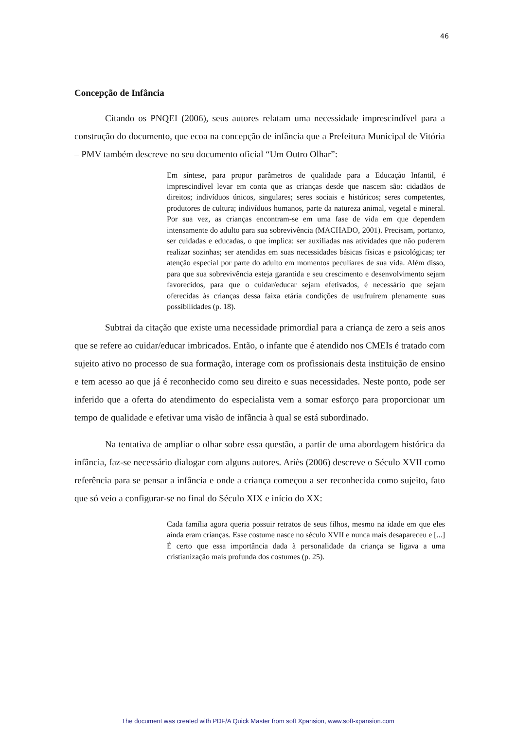46
Concepção de Infância
Citando os PNQEI (2006), seus autores relatam uma necessidade imprescindível para a construção do documento, que ecoa na concepção de infância que a Prefeitura Municipal de Vitória – PMV também descreve no seu documento oficial “Um Outro Olhar”:
Em síntese, para propor parâmetros de qualidade para a Educação Infantil, é imprescindível levar em conta que as crianças desde que nascem são: cidadãos de direitos; indivíduos únicos, singulares; seres sociais e históricos; seres competentes, produtores de cultura; indivíduos humanos, parte da natureza animal, vegetal e mineral. Por sua vez, as crianças encontram-se em uma fase de vida em que dependem intensamente do adulto para sua sobrevivência (MACHADO, 2001). Precisam, portanto, ser cuidadas e educadas, o que implica: ser auxiliadas nas atividades que não puderem realizar sozinhas; ser atendidas em suas necessidades básicas físicas e psicológicas; ter atenção especial por parte do adulto em momentos peculiares de sua vida. Além disso, para que sua sobrevivência esteja garantida e seu crescimento e desenvolvimento sejam favorecidos, para que o cuidar/educar sejam efetivados, é necessário que sejam oferecidas às crianças dessa faixa etária condições de usufruírem plenamente suas possibilidades (p. 18).
Subtrai da citação que existe uma necessidade primordial para a criança de zero a seis anos que se refere ao cuidar/educar imbricados. Então, o infante que é atendido nos CMEIs é tratado com sujeito ativo no processo de sua formação, interage com os profissionais desta instituição de ensino e tem acesso ao que já é reconhecido como seu direito e suas necessidades. Neste ponto, pode ser inferido que a oferta do atendimento do especialista vem a somar esforço para proporcionar um tempo de qualidade e efetivar uma visão de infância à qual se está subordinado.
Na tentativa de ampliar o olhar sobre essa questão, a partir de uma abordagem histórica da infância, faz-se necessário dialogar com alguns autores. Ariès (2006) descreve o Século XVII como referência para se pensar a infância e onde a criança começou a ser reconhecida como sujeito, fato que só veio a configurar-se no final do Século XIX e início do XX:
Cada família agora queria possuir retratos de seus filhos, mesmo na idade em que eles ainda eram crianças. Esse costume nasce no século XVII e nunca mais desapareceu e [...] É certo que essa importância dada à personalidade da criança se ligava a uma cristianização mais profunda dos costumes (p. 25).
The document was created with PDF/A Quick Master from soft Xpansion, www.soft-xpansion.com